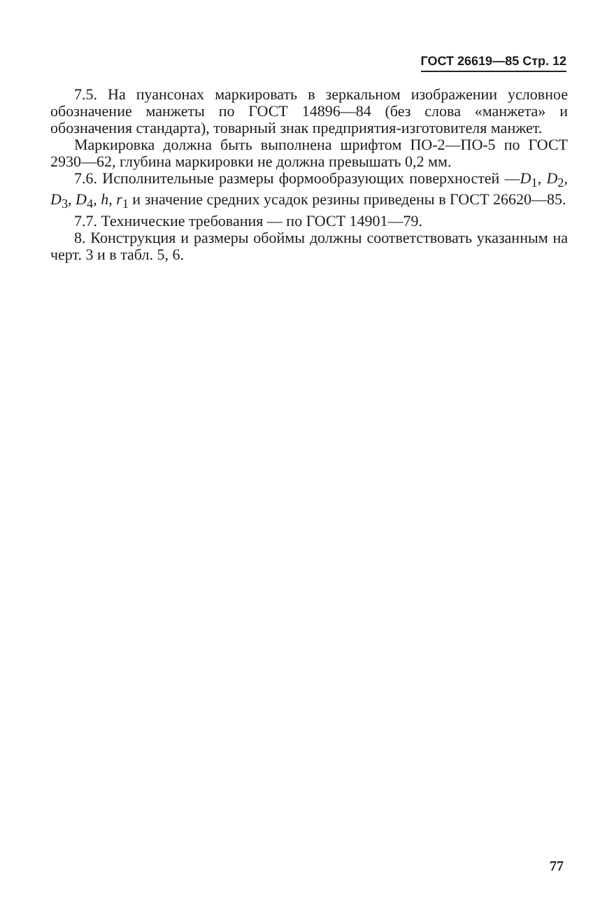ГОСТ 26619—85 Стр. 12
7.5. На пуансонах маркировать в зеркальном изображении условное обозначение манжеты по ГОСТ 14896—84 (без слова «манжета» и обозначения стандарта), товарный знак предприятия-изготовителя манжет.
Маркировка должна быть выполнена шрифтом ПО-2—ПО-5 по ГОСТ 2930—62, глубина маркировки не должна превышать 0,2 мм.
7.6. Исполнительные размеры формообразующих поверхностей —D<sub>1</sub>, D<sub>2</sub>, D<sub>3</sub>, D<sub>4</sub>, h, r<sub>1</sub> и значение средних усадок резины приведены в ГОСТ 26620—85.
7.7. Технические требования — по ГОСТ 14901—79.
8. Конструкция и размеры обоймы должны соответствовать указанным на черт. 3 и в табл. 5, 6.
77